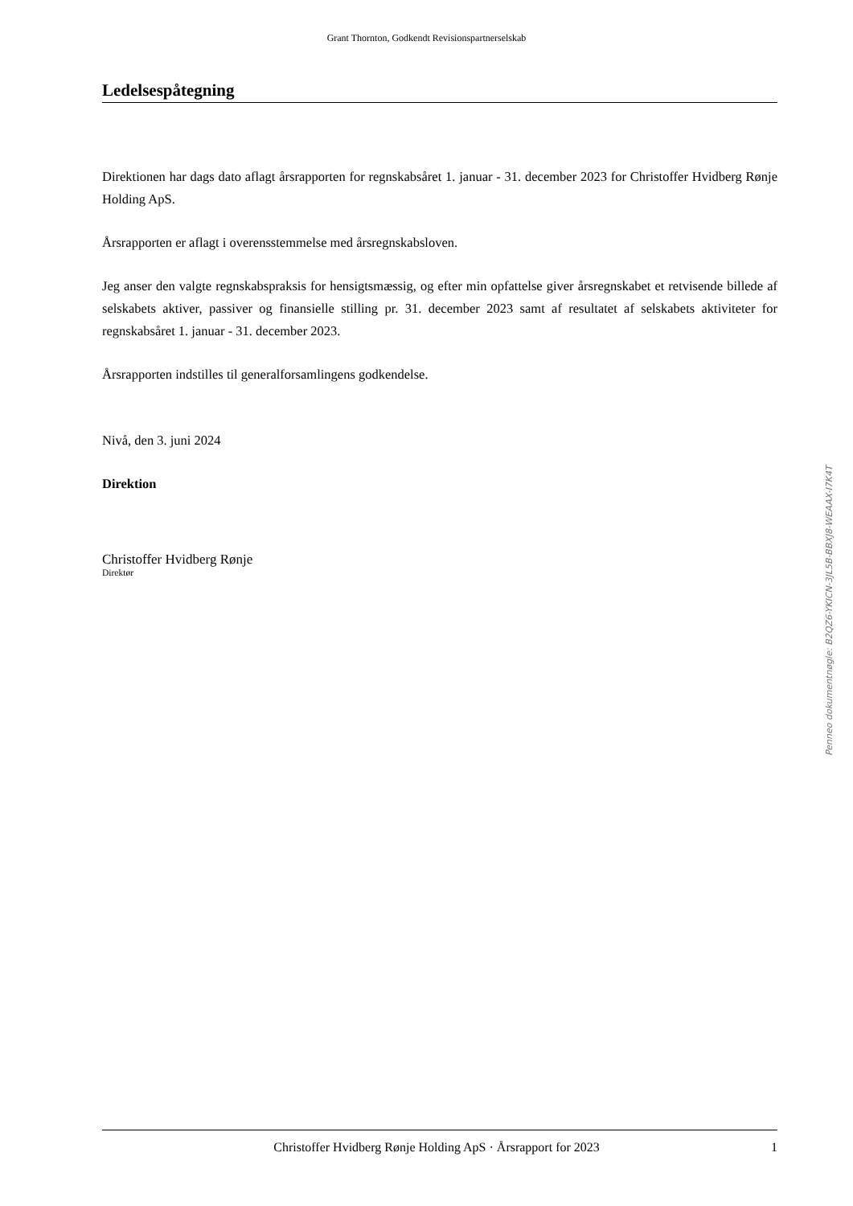Grant Thornton, Godkendt Revisionspartnerselskab
Ledelsespåtegning
Direktionen har dags dato aflagt årsrapporten for regnskabsåret 1. januar - 31. december 2023 for Christoffer Hvidberg Rønje Holding ApS.
Årsrapporten er aflagt i overensstemmelse med årsregnskabsloven.
Jeg anser den valgte regnskabspraksis for hensigtsmæssig, og efter min opfattelse giver årsregnskabet et retvisende billede af selskabets aktiver, passiver og finansielle stilling pr. 31. december 2023 samt af resultatet af selskabets aktiviteter for regnskabsåret 1. januar - 31. december 2023.
Årsrapporten indstilles til generalforsamlingens godkendelse.
Nivå, den 3. juni 2024
Direktion
Christoffer Hvidberg Rønje
Direktør
Penneo dokumentnøgle: B2QZ6-YKICN-3JL5B-BBXJ8-WEAAX-I7K4T
Christoffer Hvidberg Rønje Holding ApS · Årsrapport for 2023 1